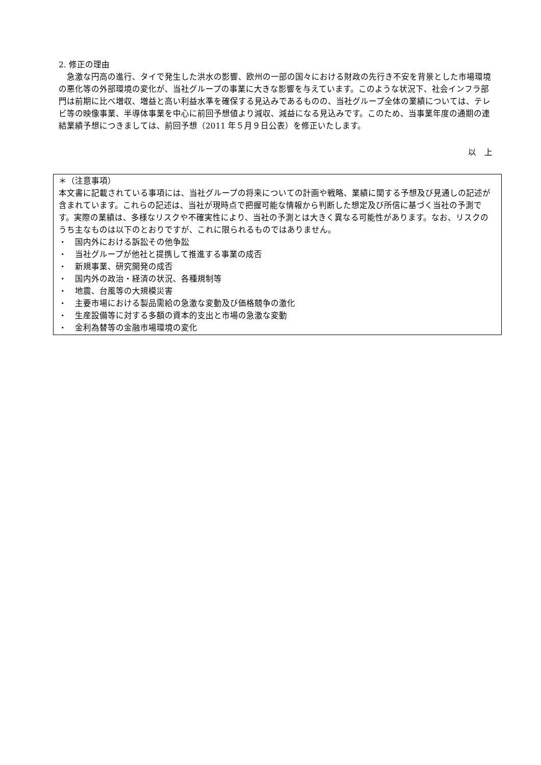2. 修正の理由
急激な円高の進行、タイで発生した洪水の影響、欧州の一部の国々における財政の先行き不安を背景とした市場環境の悪化等の外部環境の変化が、当社グループの事業に大きな影響を与えています。このような状況下、社会インフラ部門は前期に比べ増収、増益と高い利益水準を確保する見込みであるものの、当社グループ全体の業績については、テレビ等の映像事業、半導体事業を中心に前回予想値より減収、減益になる見込みです。このため、当事業年度の通期の連結業績予想につきましては、前回予想（2011 年５月９日公表）を修正いたします。
以　上
＊（注意事項）
本文書に記載されている事項には、当社グループの将来についての計画や戦略、業績に関する予想及び見通しの記述が含まれています。これらの記述は、当社が現時点で把握可能な情報から判断した想定及び所信に基づく当社の予測です。実際の業績は、多様なリスクや不確実性により、当社の予測とは大きく異なる可能性があります。なお、リスクのうち主なものは以下のとおりですが、これに限られるものではありません。
・　国内外における訴訟その他争訟
・　当社グループが他社と提携して推進する事業の成否
・　新規事業、研究開発の成否
・　国内外の政治・経済の状況、各種規制等
・　地震、台風等の大規模災害
・　主要市場における製品需給の急激な変動及び価格競争の激化
・　生産設備等に対する多額の資本的支出と市場の急激な変動
・　金利為替等の金融市場環境の変化